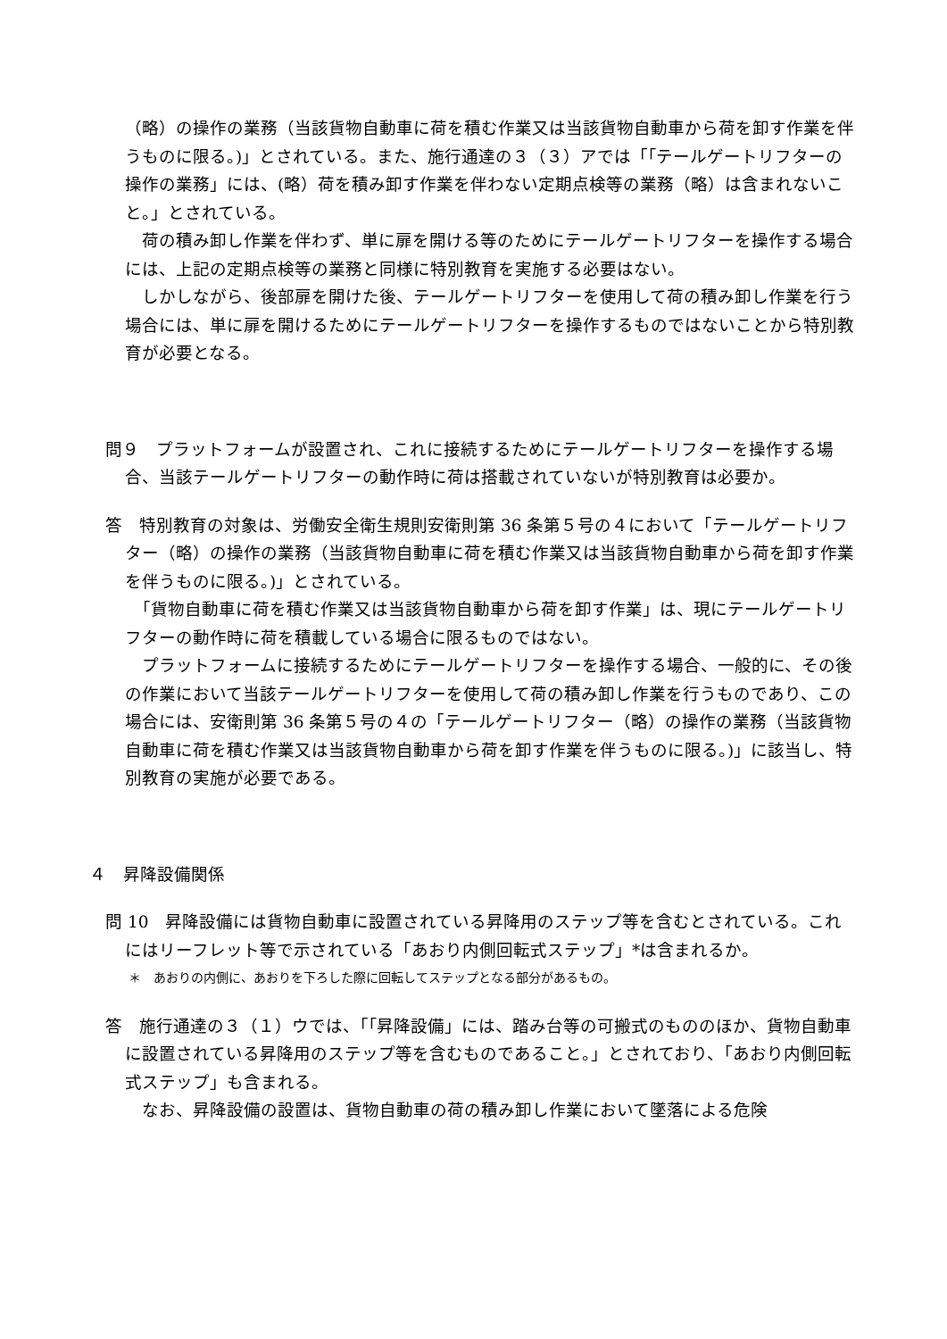（略）の操作の業務（当該貨物自動車に荷を積む作業又は当該貨物自動車から荷を卸す作業を伴うものに限る。)」とされている。また、施行通達の３（３）アでは「｢テールゲートリフターの操作の業務」には、(略）荷を積み卸す作業を伴わない定期点検等の業務（略）は含まれないこと。」とされている。
　荷の積み卸し作業を伴わず、単に扉を開ける等のためにテールゲートリフターを操作する場合には、上記の定期点検等の業務と同様に特別教育を実施する必要はない。
　しかしながら、後部扉を開けた後、テールゲートリフターを使用して荷の積み卸し作業を行う場合には、単に扉を開けるためにテールゲートリフターを操作するものではないことから特別教育が必要となる。
問９　プラットフォームが設置され、これに接続するためにテールゲートリフターを操作する場合、当該テールゲートリフターの動作時に荷は搭載されていないが特別教育は必要か。
答　特別教育の対象は、労働安全衛生規則安衛則第 36 条第５号の４において「テールゲートリフター（略）の操作の業務（当該貨物自動車に荷を積む作業又は当該貨物自動車から荷を卸す作業を伴うものに限る。)」とされている。
　「貨物自動車に荷を積む作業又は当該貨物自動車から荷を卸す作業」は、現にテールゲートリフターの動作時に荷を積載している場合に限るものではない。
　プラットフォームに接続するためにテールゲートリフターを操作する場合、一般的に、その後の作業において当該テールゲートリフターを使用して荷の積み卸し作業を行うものであり、この場合には、安衛則第 36 条第５号の４の「テールゲートリフター（略）の操作の業務（当該貨物自動車に荷を積む作業又は当該貨物自動車から荷を卸す作業を伴うものに限る。)」に該当し、特別教育の実施が必要である。
４　昇降設備関係
問 10　昇降設備には貨物自動車に設置されている昇降用のステップ等を含むとされている。これにはリーフレット等で示されている「あおり内側回転式ステップ」*は含まれるか。
＊　あおりの内側に、あおりを下ろした際に回転してステップとなる部分があるもの。
答　施行通達の３（１）ウでは、「｢昇降設備」には、踏み台等の可搬式のもののほか、貨物自動車に設置されている昇降用のステップ等を含むものであること。」とされており、「あおり内側回転式ステップ」も含まれる。
　なお、昇降設備の設置は、貨物自動車の荷の積み卸し作業において墜落による危険